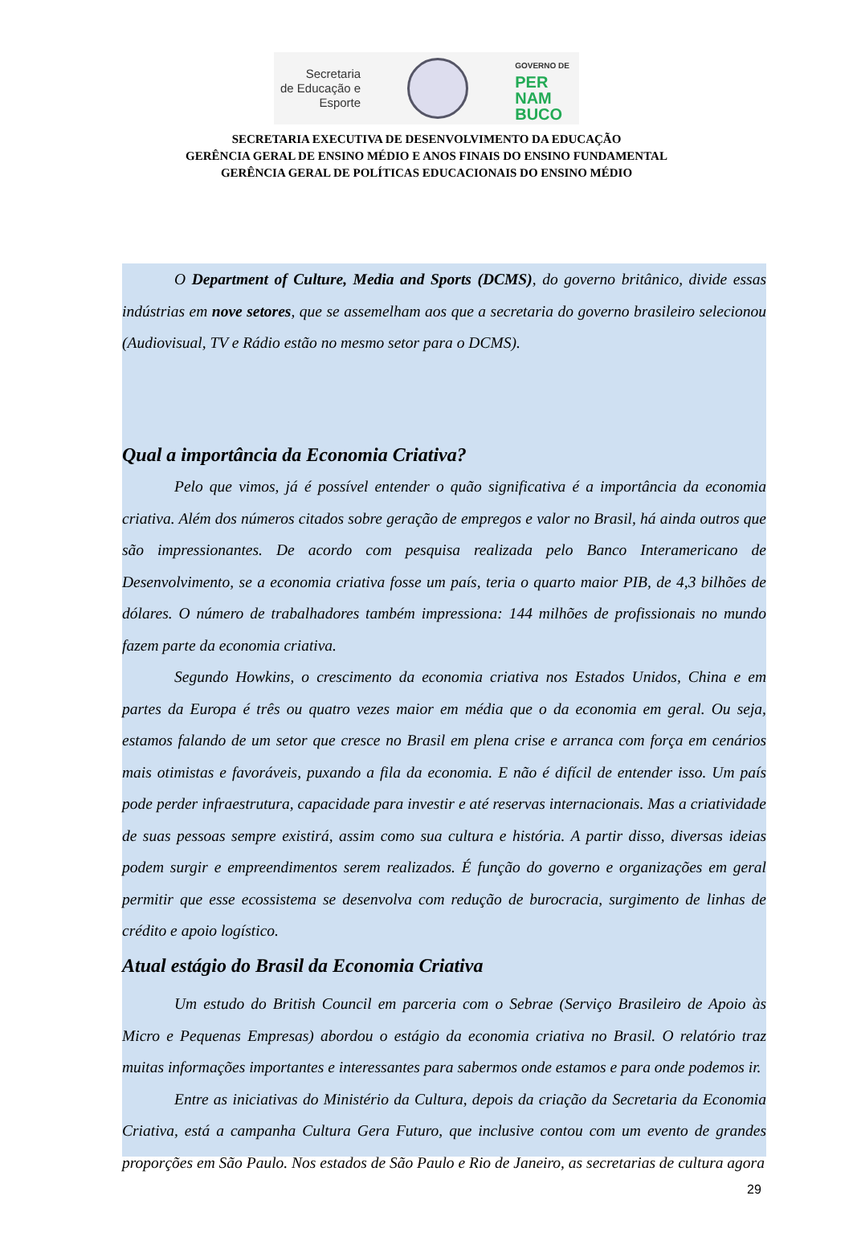Secretaria
de Educação e
Esporte
GOVERNO DE
PER
NAM
BUCO
SECRETARIA EXECUTIVA DE DESENVOLVIMENTO DA EDUCAÇÃO
GERÊNCIA GERAL DE ENSINO MÉDIO E ANOS FINAIS DO ENSINO FUNDAMENTAL
GERÊNCIA GERAL DE POLÍTICAS EDUCACIONAIS DO ENSINO MÉDIO
O Department of Culture, Media and Sports (DCMS), do governo britânico, divide essas indústrias em nove setores, que se assemelham aos que a secretaria do governo brasileiro selecionou (Audiovisual, TV e Rádio estão no mesmo setor para o DCMS).
Qual a importância da Economia Criativa?
Pelo que vimos, já é possível entender o quão significativa é a importância da economia criativa. Além dos números citados sobre geração de empregos e valor no Brasil, há ainda outros que são impressionantes. De acordo com pesquisa realizada pelo Banco Interamericano de Desenvolvimento, se a economia criativa fosse um país, teria o quarto maior PIB, de 4,3 bilhões de dólares. O número de trabalhadores também impressiona: 144 milhões de profissionais no mundo fazem parte da economia criativa.
Segundo Howkins, o crescimento da economia criativa nos Estados Unidos, China e em partes da Europa é três ou quatro vezes maior em média que o da economia em geral. Ou seja, estamos falando de um setor que cresce no Brasil em plena crise e arranca com força em cenários mais otimistas e favoráveis, puxando a fila da economia. E não é difícil de entender isso. Um país pode perder infraestrutura, capacidade para investir e até reservas internacionais. Mas a criatividade de suas pessoas sempre existirá, assim como sua cultura e história. A partir disso, diversas ideias podem surgir e empreendimentos serem realizados. É função do governo e organizações em geral permitir que esse ecossistema se desenvolva com redução de burocracia, surgimento de linhas de crédito e apoio logístico.
Atual estágio do Brasil da Economia Criativa
Um estudo do British Council em parceria com o Sebrae (Serviço Brasileiro de Apoio às Micro e Pequenas Empresas) abordou o estágio da economia criativa no Brasil. O relatório traz muitas informações importantes e interessantes para sabermos onde estamos e para onde podemos ir.
Entre as iniciativas do Ministério da Cultura, depois da criação da Secretaria da Economia Criativa, está a campanha Cultura Gera Futuro, que inclusive contou com um evento de grandes proporções em São Paulo. Nos estados de São Paulo e Rio de Janeiro, as secretarias de cultura agora
29